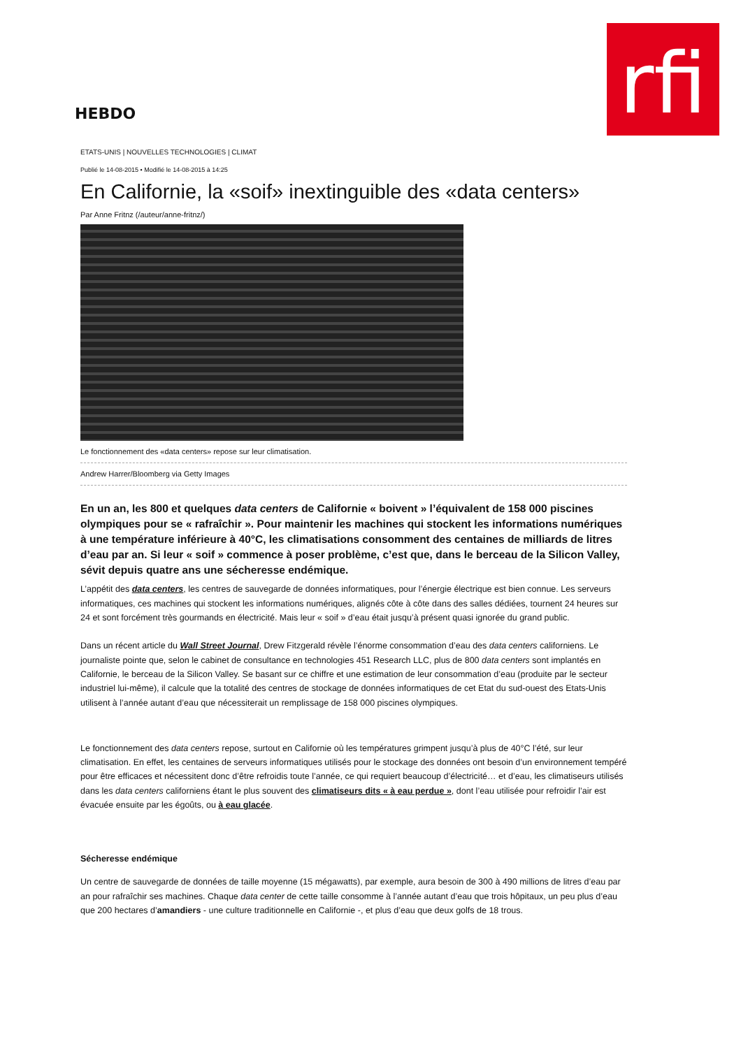rfi
HEBDO
ETATS-UNIS | NOUVELLES TECHNOLOGIES | CLIMAT
Publié le 14-08-2015 • Modifié le 14-08-2015 à 14:25
En Californie, la «soif» inextinguible des «data centers»
Par Anne Fritnz (/auteur/anne-fritnz/)
Le fonctionnement des «data centers» repose sur leur climatisation.
Andrew Harrer/Bloomberg via Getty Images
En un an, les 800 et quelques data centers de Californie « boivent » l’équivalent de 158 000 piscines olympiques pour se « rafraîchir ». Pour maintenir les machines qui stockent les informations numériques à une température inférieure à 40°C, les climatisations consomment des centaines de milliards de litres d’eau par an. Si leur « soif » commence à poser problème, c’est que, dans le berceau de la Silicon Valley, sévit depuis quatre ans une sécheresse endémique.
L’appétit des data centers, les centres de sauvegarde de données informatiques, pour l’énergie électrique est bien connue. Les serveurs informatiques, ces machines qui stockent les informations numériques, alignés côte à côte dans des salles dédiées, tournent 24 heures sur 24 et sont forcément très gourmands en électricité. Mais leur « soif » d’eau était jusqu’à présent quasi ignorée du grand public.
Dans un récent article du Wall Street Journal, Drew Fitzgerald révèle l’énorme consommation d’eau des data centers californiens. Le journaliste pointe que, selon le cabinet de consultance en technologies 451 Research LLC, plus de 800 data centers sont implantés en Californie, le berceau de la Silicon Valley. Se basant sur ce chiffre et une estimation de leur consommation d’eau (produite par le secteur industriel lui-même), il calcule que la totalité des centres de stockage de données informatiques de cet Etat du sud-ouest des Etats-Unis utilisent à l’année autant d’eau que nécessiterait un remplissage de 158 000 piscines olympiques.
Le fonctionnement des data centers repose, surtout en Californie où les températures grimpent jusqu’à plus de 40°C l’été, sur leur climatisation. En effet, les centaines de serveurs informatiques utilisés pour le stockage des données ont besoin d’un environnement tempéré pour être efficaces et nécessitent donc d’être refroidis toute l’année, ce qui requiert beaucoup d’électricité… et d’eau, les climatiseurs utilisés dans les data centers californiens étant le plus souvent des climatiseurs dits « à eau perdue », dont l’eau utilisée pour refroidir l’air est évacuée ensuite par les égoûts, ou à eau glacée.
Sécheresse endémique
Un centre de sauvegarde de données de taille moyenne (15 mégawatts), par exemple, aura besoin de 300 à 490 millions de litres d’eau par an pour rafraîchir ses machines. Chaque data center de cette taille consomme à l’année autant d’eau que trois hôpitaux, un peu plus d’eau que 200 hectares d’amandiers - une culture traditionnelle en Californie -, et plus d’eau que deux golfs de 18 trous.